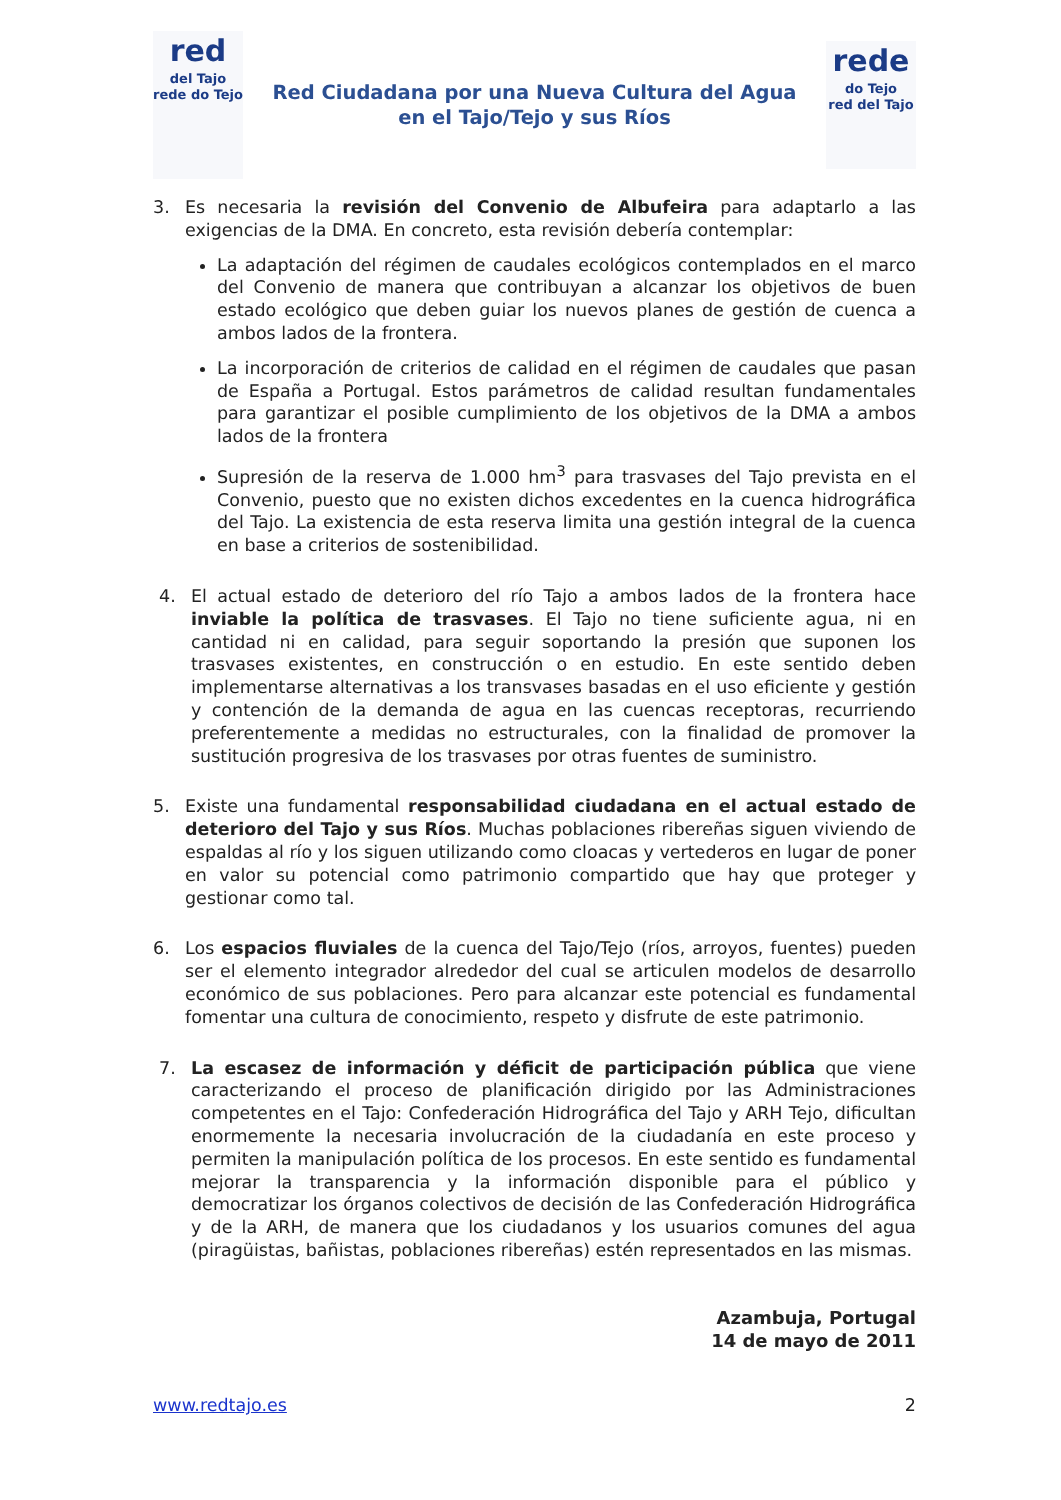red
del Tajo
rede do Tejo
Red Ciudadana por una Nueva Cultura del Agua
en el Tajo/Tejo y sus Ríos
rede
do Tejo
red del Tajo
3. Es necesaria la revisión del Convenio de Albufeira para adaptarlo a las exigencias de la DMA. En concreto, esta revisión debería contemplar:
La adaptación del régimen de caudales ecológicos contemplados en el marco del Convenio de manera que contribuyan a alcanzar los objetivos de buen estado ecológico que deben guiar los nuevos planes de gestión de cuenca a ambos lados de la frontera.
La incorporación de criterios de calidad en el régimen de caudales que pasan de España a Portugal. Estos parámetros de calidad resultan fundamentales para garantizar el posible cumplimiento de los objetivos de la DMA a ambos lados de la frontera
Supresión de la reserva de 1.000 hm<sup>3</sup> para trasvases del Tajo prevista en el Convenio, puesto que no existen dichos excedentes en la cuenca hidrográfica del Tajo. La existencia de esta reserva limita una gestión integral de la cuenca en base a criterios de sostenibilidad.
4. El actual estado de deterioro del río Tajo a ambos lados de la frontera hace inviable la política de trasvases. El Tajo no tiene suficiente agua, ni en cantidad ni en calidad, para seguir soportando la presión que suponen los trasvases existentes, en construcción o en estudio. En este sentido deben implementarse alternativas a los transvases basadas en el uso eficiente y gestión y contención de la demanda de agua en las cuencas receptoras, recurriendo preferentemente a medidas no estructurales, con la finalidad de promover la sustitución progresiva de los trasvases por otras fuentes de suministro.
5. Existe una fundamental responsabilidad ciudadana en el actual estado de deterioro del Tajo y sus Ríos. Muchas poblaciones ribereñas siguen viviendo de espaldas al río y los siguen utilizando como cloacas y vertederos en lugar de poner en valor su potencial como patrimonio compartido que hay que proteger y gestionar como tal.
6. Los espacios fluviales de la cuenca del Tajo/Tejo (ríos, arroyos, fuentes) pueden ser el elemento integrador alrededor del cual se articulen modelos de desarrollo económico de sus poblaciones. Pero para alcanzar este potencial es fundamental fomentar una cultura de conocimiento, respeto y disfrute de este patrimonio.
7. La escasez de información y déficit de participación pública que viene caracterizando el proceso de planificación dirigido por las Administraciones competentes en el Tajo: Confederación Hidrográfica del Tajo y ARH Tejo, dificultan enormemente la necesaria involucración de la ciudadanía en este proceso y permiten la manipulación política de los procesos. En este sentido es fundamental mejorar la transparencia y la información disponible para el público y democratizar los órganos colectivos de decisión de las Confederación Hidrográfica y de la ARH, de manera que los ciudadanos y los usuarios comunes del agua (piragüistas, bañistas, poblaciones ribereñas) estén representados en las mismas.
Azambuja, Portugal
14 de mayo de 2011
www.redtajo.es 2